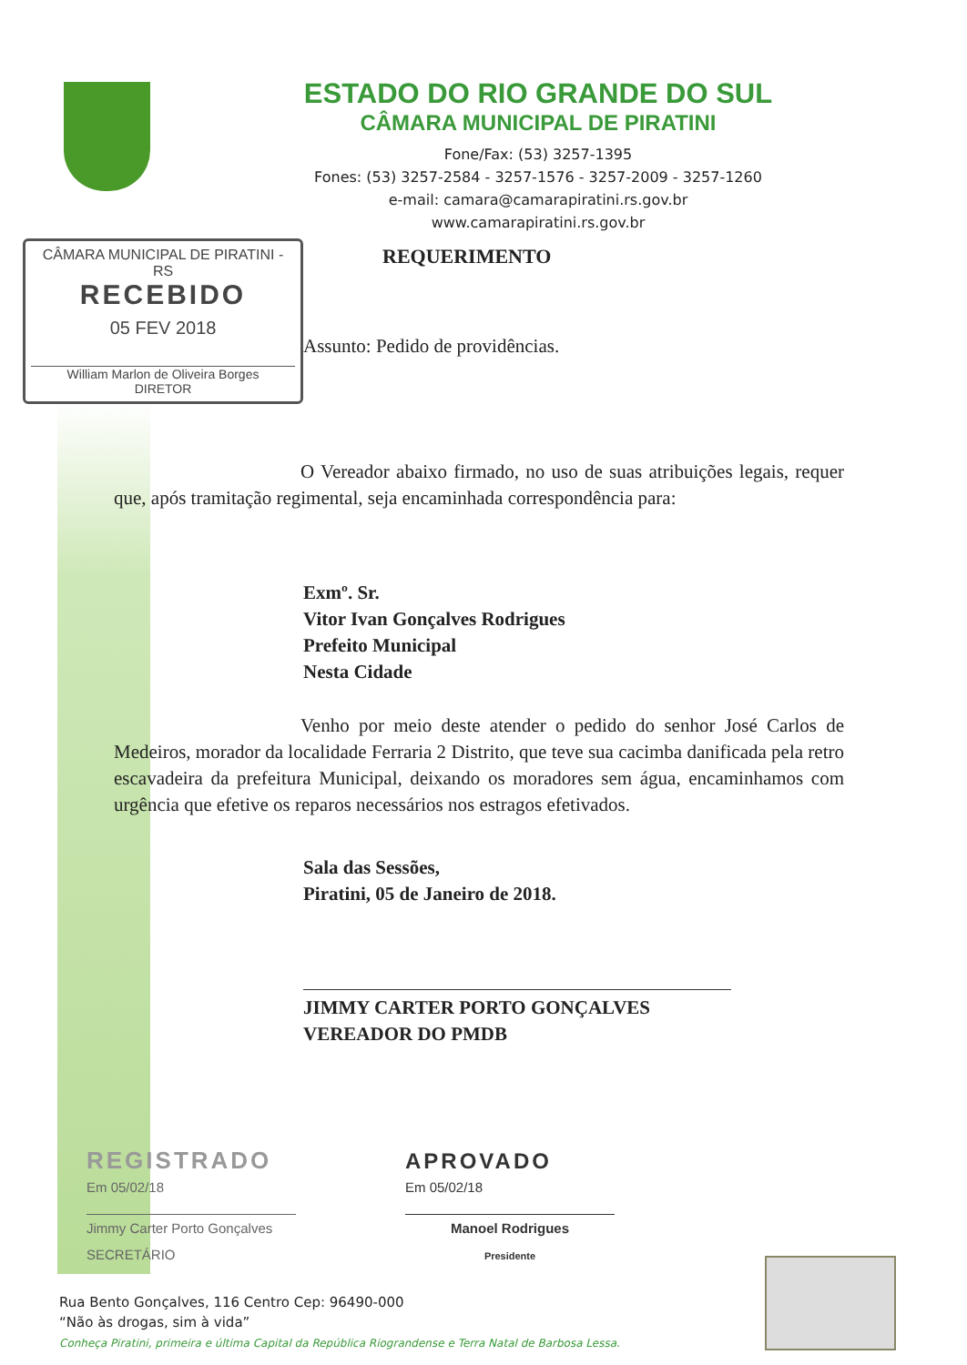ESTADO DO RIO GRANDE DO SUL
CÂMARA MUNICIPAL DE PIRATINI
Fone/Fax: (53) 3257-1395
Fones: (53) 3257-2584 - 3257-1576 - 3257-2009 - 3257-1260
e-mail: camara@camarapiratini.rs.gov.br
www.camarapiratini.rs.gov.br
CÂMARA MUNICIPAL DE PIRATINI - RS
RECEBIDO
05 FEV 2018
William Marlon de Oliveira Borges
DIRETOR
REQUERIMENTO
Assunto: Pedido de providências.
O Vereador abaixo firmado, no uso de suas atribuições legais, requer que, após tramitação regimental, seja encaminhada correspondência para:
Exmº. Sr.
Vitor Ivan Gonçalves Rodrigues
Prefeito Municipal
Nesta Cidade
Venho por meio deste atender o pedido do senhor José Carlos de Medeiros, morador da localidade Ferraria 2 Distrito, que teve sua cacimba danificada pela retro escavadeira da prefeitura Municipal, deixando os moradores sem água, encaminhamos com urgência que efetive os reparos necessários nos estragos efetivados.
Sala das Sessões,
Piratini, 05 de Janeiro de 2018.
JIMMY CARTER PORTO GONÇALVES
VEREADOR DO PMDB
REGISTRADO
Em 05/02/18
Jimmy Carter Porto Gonçalves
SECRETÁRIO
APROVADO
Em 05/02/18
Manoel Rodrigues
Presidente
Rua Bento Gonçalves, 116 Centro Cep: 96490-000
“Não às drogas, sim à vida”
Conheça Piratini, primeira e última Capital da República Riograndense e Terra Natal de Barbosa Lessa.